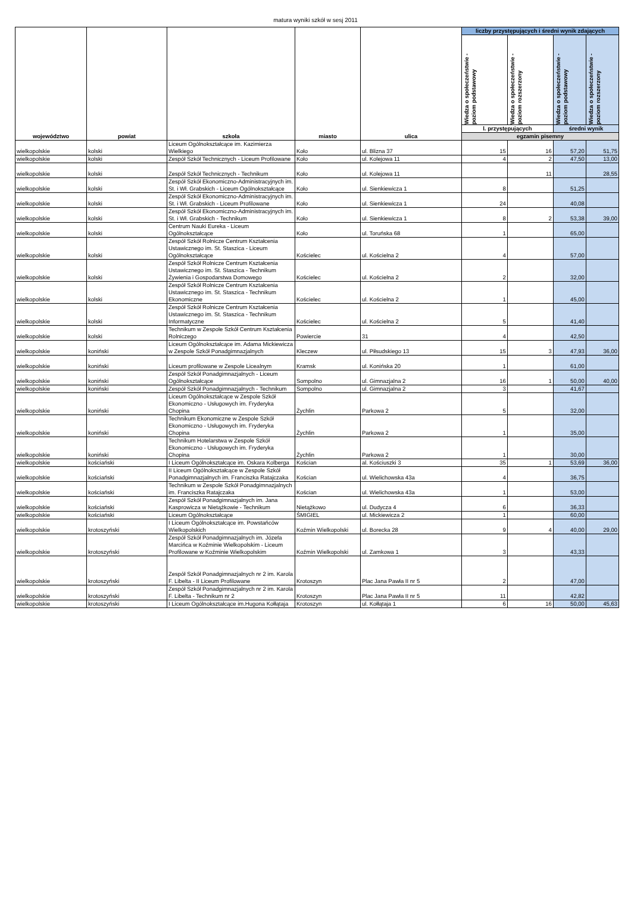matura wyniki szkół w sesj 2011
| województwo | powiat | szkoła | miasto | ulica | liczby przystępujących i średni wynik zdających | | | |
| --- | --- | --- | --- | --- | --- | --- | --- | --- |
| | | | | | Wiedza o społeczeństwie - poziom podstawowy | Wiedza o społeczeństwie - poziom rozszerzony | Wiedza o społeczeństwie - poziom podstawowy | Wiedza o społeczeństwie - poziom rozszerzony |
| | | | | | l. przystępujących | | średni wynik | |
| | | | | | egzamin pisemny | | | |
| wielkopolskie | kolski | Liceum Ogólnokształcące im. Kazimierza Wielkiego | Koło | ul. Blizna 37 | 15 | 16 | 57,20 | 51,75 |
| wielkopolskie | kolski | Zespół Szkół Technicznych - Liceum Profilowane | Koło | ul. Kolejowa 11 | 4 | 2 | 47,50 | 13,00 |
| wielkopolskie | kolski | Zespół Szkół Technicznych - Technikum | Koło | ul. Kolejowa 11 | | 11 | | 28,55 |
| wielkopolskie | kolski | Zespół Szkół Ekonomiczno-Administracyjnych im. St. i Wł. Grabskich - Liceum Ogólnokształcące | Koło | ul. Sienkiewicza 1 | 8 | | 51,25 | |
| wielkopolskie | kolski | Zespół Szkół Ekonomiczno-Administracyjnych im. St. i Wł. Grabskich - Liceum Profilowane | Koło | ul. Sienkiewicza 1 | 24 | | 40,08 | |
| wielkopolskie | kolski | Zespół Szkół Ekonomiczno-Administracyjnych im. St. i Wł. Grabskich - Technikum | Koło | ul. Sienkiewicza 1 | 8 | 2 | 53,38 | 39,00 |
| wielkopolskie | kolski | Centrum Nauki Eureka - Liceum Ogólnokształcące | Koło | ul. Toruńska 68 | 1 | | 65,00 | |
| wielkopolskie | kolski | Zespół Szkół Rolnicze Centrum Kształcenia Ustawicznego im. St. Staszica - Liceum Ogólnokształcące | Kościelec | ul. Kościelna 2 | 4 | | 57,00 | |
| wielkopolskie | kolski | Zespół Szkół Rolnicze Centrum Kształcenia Ustawicznego im. St. Staszica - Technikum Żywienia i Gospodarstwa Domowego | Kościelec | ul. Kościelna 2 | 2 | | 32,00 | |
| wielkopolskie | kolski | Zespół Szkół Rolnicze Centrum Kształcenia Ustawicznego im. St. Staszica - Technikum Ekonomiczne | Kościelec | ul. Kościelna 2 | 1 | | 45,00 | |
| wielkopolskie | kolski | Zespół Szkół Rolnicze Centrum Kształcenia Ustawicznego im. St. Staszica - Technikum Informatyczne | Kościelec | ul. Kościelna 2 | 5 | | 41,40 | |
| wielkopolskie | kolski | Technikum w Zespole Szkół Centrum Kształcenia Rolniczego | Powiercie | 31 | 4 | | 42,50 | |
| wielkopolskie | koniński | Liceum Ogólnokształcące im. Adama Mickiewicza w Zespole Szkół Ponadgimnazjalnych | Kleczew | ul. Piłsudskiego 13 | 15 | 3 | 47,93 | 36,00 |
| wielkopolskie | koniński | Liceum profilowane w Zespole Licealnym | Kramsk | ul. Konińska 20 | 1 | | 61,00 | |
| wielkopolskie | koniński | Zespół Szkół Ponadgimnazjalnych - Liceum Ogólnokształcące | Sompolno | ul. Gimnazjalna 2 | 16 | 1 | 50,00 | 40,00 |
| wielkopolskie | koniński | Zespół Szkół Ponadgimnazjalnych - Technikum | Sompolno | ul. Gimnazjalna 2 | 3 | | 41,67 | |
| wielkopolskie | koniński | Liceum Ogólnokształcące w Zespole Szkół Ekonomiczno - Usługowych im. Fryderyka Chopina | Żychlin | Parkowa 2 | 5 | | 32,00 | |
| wielkopolskie | koniński | Technikum Ekonomiczne w Zespole Szkół Ekonomiczno - Usługowych im. Fryderyka Chopina | Żychlin | Parkowa 2 | 1 | | 35,00 | |
| wielkopolskie | koniński | Technikum Hotelarstwa w Zespole Szkół Ekonomiczno - Usługowych im. Fryderyka Chopina | Żychlin | Parkowa 2 | 1 | | 30,00 | |
| wielkopolskie | kościański | I Liceum Ogólnokształcące im. Oskara Kolberga | Kościan | al. Kościuszki 3 | 35 | 1 | 53,69 | 36,00 |
| wielkopolskie | kościański | II Liceum Ogólnokształcące w Zespole Szkół Ponadgimnazjalnych im. Franciszka Ratajczaka | Kościan | ul. Wielichowska 43a | 4 | | 36,75 | |
| wielkopolskie | kościański | Technikum w Zespole Szkół Ponadgimnazjalnych im. Franciszka Ratajczaka | Kościan | ul. Wielichowska 43a | 1 | | 53,00 | |
| wielkopolskie | kościański | Zespół Szkół Ponadgimnazjalnych im. Jana Kasprowicza w Nietążkowie - Technikum | Nietążkowo | ul. Dudycza 4 | 6 | | 36,33 | |
| wielkopolskie | kościański | Liceum Ogólnokształcące | ŚMIGIEL | ul. Mickiewicza 2 | 1 | | 60,00 | |
| wielkopolskie | krotoszyński | I Liceum Ogólnokształcące im. Powstańców Wielkopolskich | Koźmin Wielkopolski | ul. Borecka 28 | 9 | 4 | 40,00 | 29,00 |
| wielkopolskie | krotoszyński | Zespół Szkół Ponadgimnazjalnych im. Józefa Marcińca w Koźminie Wielkopolskim - Liceum Profilowane w Koźminie Wielkopolskim | Koźmin Wielkopolski | ul. Zamkowa 1 | 3 | | 43,33 | |
| wielkopolskie | krotoszyński | Zespół Szkół Ponadgimnazjalnych nr 2 im. Karola F. Libelta - II Liceum Profilowane | Krotoszyn | Plac Jana Pawła II nr 5 | 2 | | 47,00 | |
| wielkopolskie | krotoszyński | Zespół Szkół Ponadgimnazjalnych nr 2 im. Karola F. Libelta - Technikum nr 2 | Krotoszyn | Plac Jana Pawła II nr 5 | 11 | | 42,82 | |
| wielkopolskie | krotoszyński | I Liceum Ogólnokształcące im.Hugona Kołłątaja | Krotoszyn | ul. Kołłątaja 1 | 6 | 16 | 50,00 | 45,63 |